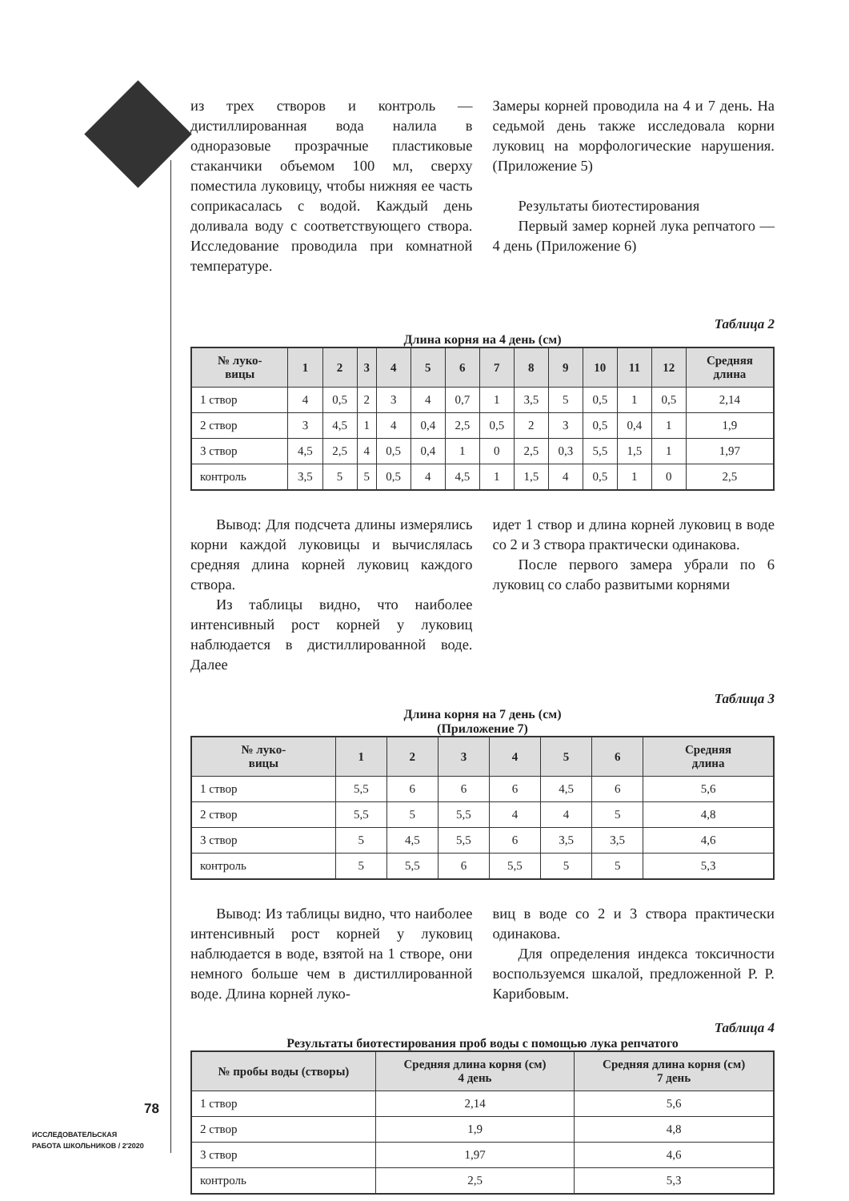из трех створов и контроль — дистиллированная вода налила в одноразовые прозрачные пластиковые стаканчики объемом 100 мл, сверху поместила луковицу, чтобы нижняя ее часть соприкасалась с водой. Каждый день доливала воду с соответствующего створа. Исследование проводила при комнатной температуре.
Замеры корней проводила на 4 и 7 день. На седьмой день также исследовала корни луковиц на морфологические нарушения. (Приложение 5)
Результаты биотестирования
Первый замер корней лука репчатого — 4 день (Приложение 6)
Таблица 2
Длина корня на 4 день (см)
| № луко- вицы | 1 | 2 | 3 | 4 | 5 | 6 | 7 | 8 | 9 | 10 | 11 | 12 | Средняя длина |
| --- | --- | --- | --- | --- | --- | --- | --- | --- | --- | --- | --- | --- | --- |
| 1 створ | 4 | 0,5 | 2 | 3 | 4 | 0,7 | 1 | 3,5 | 5 | 0,5 | 1 | 0,5 | 2,14 |
| 2 створ | 3 | 4,5 | 1 | 4 | 0,4 | 2,5 | 0,5 | 2 | 3 | 0,5 | 0,4 | 1 | 1,9 |
| 3 створ | 4,5 | 2,5 | 4 | 0,5 | 0,4 | 1 | 0 | 2,5 | 0,3 | 5,5 | 1,5 | 1 | 1,97 |
| контроль | 3,5 | 5 | 5 | 0,5 | 4 | 4,5 | 1 | 1,5 | 4 | 0,5 | 1 | 0 | 2,5 |
Вывод: Для подсчета длины измерялись корни каждой луковицы и вычислялась средняя длина корней луковиц каждого створа.
Из таблицы видно, что наиболее интенсивный рост корней у луковиц наблюдается в дистиллированной воде. Далее
идет 1 створ и длина корней луковиц в воде со 2 и 3 створа практически одинакова.
После первого замера убрали по 6 луковиц со слабо развитыми корнями
Таблица 3
Длина корня на 7 день (см)
(Приложение 7)
| № луко- вицы | 1 | 2 | 3 | 4 | 5 | 6 | Средняя длина |
| --- | --- | --- | --- | --- | --- | --- | --- |
| 1 створ | 5,5 | 6 | 6 | 6 | 4,5 | 6 | 5,6 |
| 2 створ | 5,5 | 5 | 5,5 | 4 | 4 | 5 | 4,8 |
| 3 створ | 5 | 4,5 | 5,5 | 6 | 3,5 | 3,5 | 4,6 |
| контроль | 5 | 5,5 | 6 | 5,5 | 5 | 5 | 5,3 |
Вывод: Из таблицы видно, что наиболее интенсивный рост корней у луковиц наблюдается в воде, взятой на 1 створе, они немного больше чем в дистиллированной воде. Длина корней луко-
виц в воде со 2 и 3 створа практически одинакова.
Для определения индекса токсичности воспользуемся шкалой, предложенной Р. Р. Карибовым.
Таблица 4
Результаты биотестирования проб воды с помощью лука репчатого
| № пробы воды (створы) | Средняя длина корня (см) 4 день | Средняя длина корня (см) 7 день |
| --- | --- | --- |
| 1 створ | 2,14 | 5,6 |
| 2 створ | 1,9 | 4,8 |
| 3 створ | 1,97 | 4,6 |
| контроль | 2,5 | 5,3 |
78
ИССЛЕДОВАТЕЛЬСКАЯ
РАБОТА ШКОЛЬНИКОВ / 2'2020